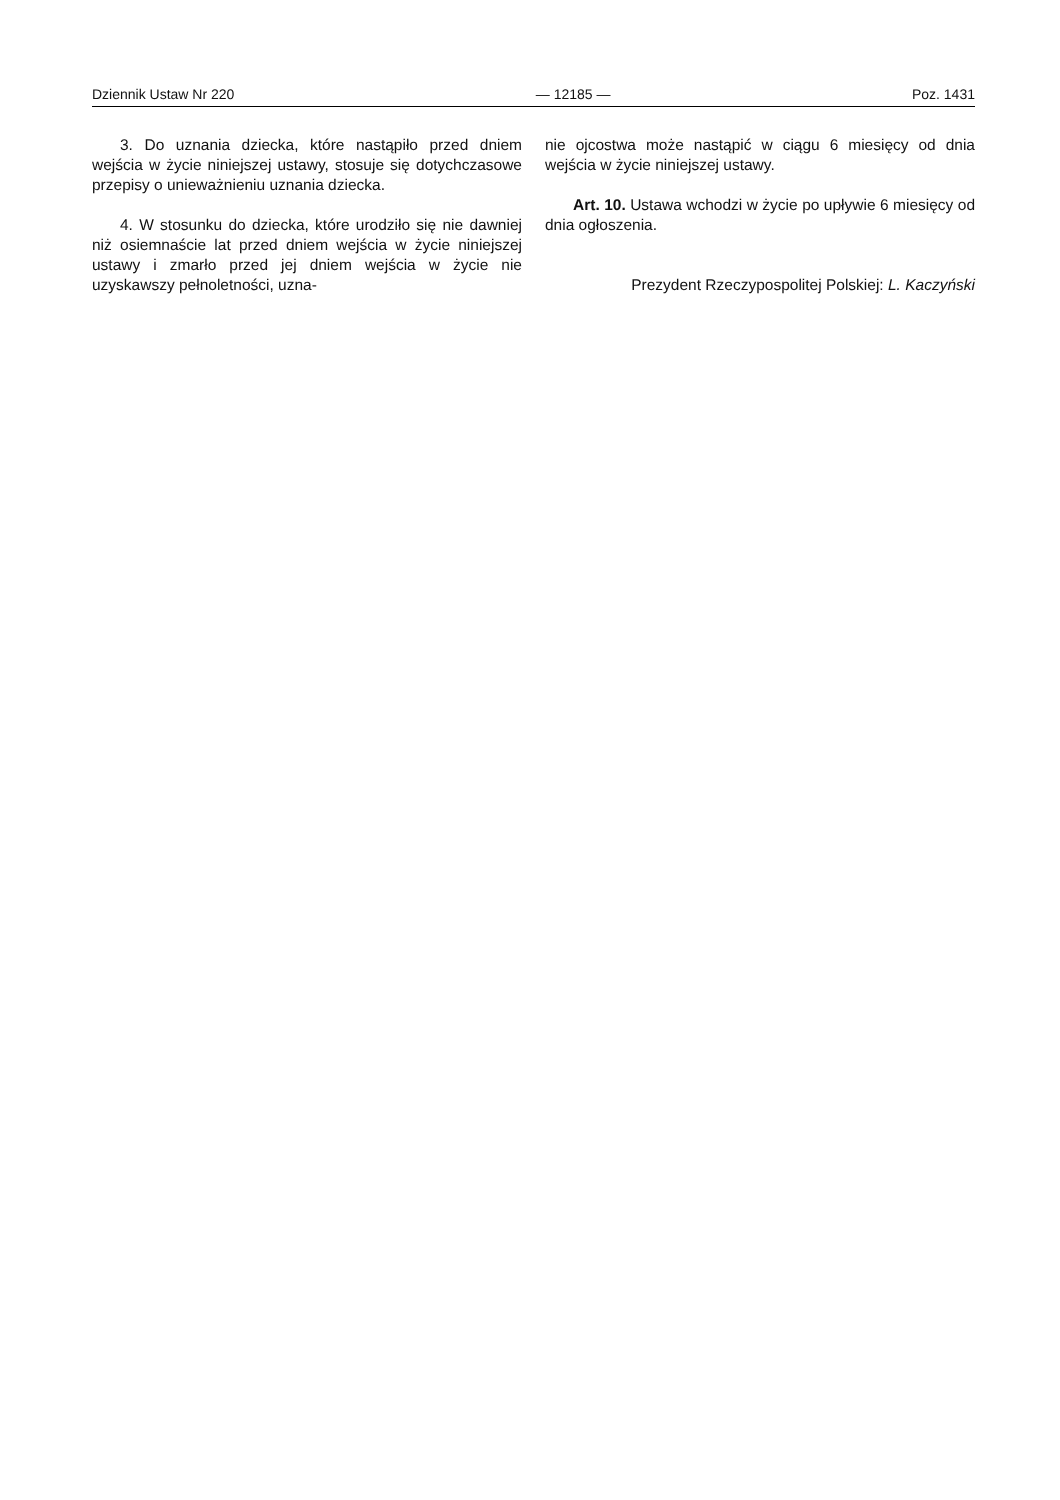Dziennik Ustaw Nr 220 — 12185 — Poz. 1431
3. Do uznania dziecka, które nastąpiło przed dniem wejścia w życie niniejszej ustawy, stosuje się dotychczasowe przepisy o unieważnieniu uznania dziecka.
4. W stosunku do dziecka, które urodziło się nie dawniej niż osiemnaście lat przed dniem wejścia w życie niniejszej ustawy i zmarło przed jej dniem wejścia w życie nie uzyskawszy pełnoletności, uzna-
nie ojcostwa może nastąpić w ciągu 6 miesięcy od dnia wejścia w życie niniejszej ustawy.
Art. 10. Ustawa wchodzi w życie po upływie 6 miesięcy od dnia ogłoszenia.
Prezydent Rzeczypospolitej Polskiej: L. Kaczyński